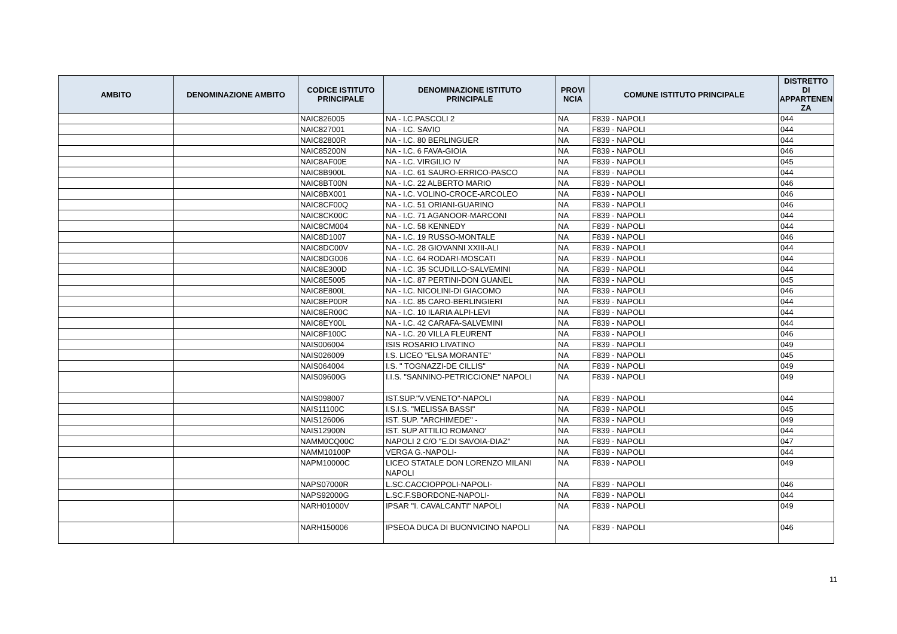| AMBITO | DENOMINAZIONE AMBITO | CODICE ISTITUTO PRINCIPALE | DENOMINAZIONE ISTITUTO PRINCIPALE | PROVI NCIA | COMUNE ISTITUTO PRINCIPALE | DISTRETTO DI APPARTENEN ZA |
| --- | --- | --- | --- | --- | --- | --- |
| | | NAIC826005 | NA - I.C.PASCOLI 2 | NA | F839 - NAPOLI | 044 |
| | | NAIC827001 | NA - I.C. SAVIO | NA | F839 - NAPOLI | 044 |
| | | NAIC82800R | NA - I.C. 80 BERLINGUER | NA | F839 - NAPOLI | 044 |
| | | NAIC85200N | NA - I.C. 6 FAVA-GIOIA | NA | F839 - NAPOLI | 046 |
| | | NAIC8AF00E | NA - I.C. VIRGILIO IV | NA | F839 - NAPOLI | 045 |
| | | NAIC8B900L | NA - I.C. 61 SAURO-ERRICO-PASCO | NA | F839 - NAPOLI | 044 |
| | | NAIC8BT00N | NA - I.C. 22 ALBERTO MARIO | NA | F839 - NAPOLI | 046 |
| | | NAIC8BX001 | NA - I.C. VOLINO-CROCE-ARCOLEO | NA | F839 - NAPOLI | 046 |
| | | NAIC8CF00Q | NA - I.C. 51 ORIANI-GUARINO | NA | F839 - NAPOLI | 046 |
| | | NAIC8CK00C | NA - I.C. 71 AGANOOR-MARCONI | NA | F839 - NAPOLI | 044 |
| | | NAIC8CM004 | NA - I.C. 58 KENNEDY | NA | F839 - NAPOLI | 044 |
| | | NAIC8D1007 | NA - I.C. 19 RUSSO-MONTALE | NA | F839 - NAPOLI | 046 |
| | | NAIC8DC00V | NA - I.C. 28 GIOVANNI XXIII-ALI | NA | F839 - NAPOLI | 044 |
| | | NAIC8DG006 | NA - I.C. 64 RODARI-MOSCATI | NA | F839 - NAPOLI | 044 |
| | | NAIC8E300D | NA - I.C. 35 SCUDILLO-SALVEMINI | NA | F839 - NAPOLI | 044 |
| | | NAIC8E5005 | NA - I.C. 87 PERTINI-DON GUANEL | NA | F839 - NAPOLI | 045 |
| | | NAIC8E800L | NA - I.C. NICOLINI-DI GIACOMO | NA | F839 - NAPOLI | 046 |
| | | NAIC8EP00R | NA - I.C. 85 CARO-BERLINGIERI | NA | F839 - NAPOLI | 044 |
| | | NAIC8ER00C | NA - I.C. 10 ILARIA ALPI-LEVI | NA | F839 - NAPOLI | 044 |
| | | NAIC8EY00L | NA - I.C. 42 CARAFA-SALVEMINI | NA | F839 - NAPOLI | 044 |
| | | NAIC8F100C | NA - I.C. 20 VILLA FLEURENT | NA | F839 - NAPOLI | 046 |
| | | NAIS006004 | ISIS ROSARIO LIVATINO | NA | F839 - NAPOLI | 049 |
| | | NAIS026009 | I.S. LICEO "ELSA MORANTE" | NA | F839 - NAPOLI | 045 |
| | | NAIS064004 | I.S. " TOGNAZZI-DE CILLIS" | NA | F839 - NAPOLI | 049 |
| | | NAIS09600G | I.I.S. "SANNINO-PETRICCIONE" NAPOLI | NA | F839 - NAPOLI | 049 |
| | | NAIS098007 | IST.SUP."V.VENETO"-NAPOLI | NA | F839 - NAPOLI | 044 |
| | | NAIS11100C | I.S.I.S. "MELISSA BASSI" | NA | F839 - NAPOLI | 045 |
| | | NAIS126006 | IST. SUP. "ARCHIMEDE" - | NA | F839 - NAPOLI | 049 |
| | | NAIS12900N | IST. SUP ATTILIO ROMANO' | NA | F839 - NAPOLI | 044 |
| | | NAMM0CQ00C | NAPOLI 2 C/O "E.DI SAVOIA-DIAZ" | NA | F839 - NAPOLI | 047 |
| | | NAMM10100P | VERGA G.-NAPOLI- | NA | F839 - NAPOLI | 044 |
| | | NAPM10000C | LICEO STATALE DON LORENZO MILANI NAPOLI | NA | F839 - NAPOLI | 049 |
| | | NAPS07000R | L.SC.CACCIOPPOLI-NAPOLI- | NA | F839 - NAPOLI | 046 |
| | | NAPS92000G | L.SC.F.SBORDONE-NAPOLI- | NA | F839 - NAPOLI | 044 |
| | | NARH01000V | IPSAR "I. CAVALCANTI" NAPOLI | NA | F839 - NAPOLI | 049 |
| | | NARH150006 | IPSEOA DUCA DI BUONVICINO NAPOLI | NA | F839 - NAPOLI | 046 |
11